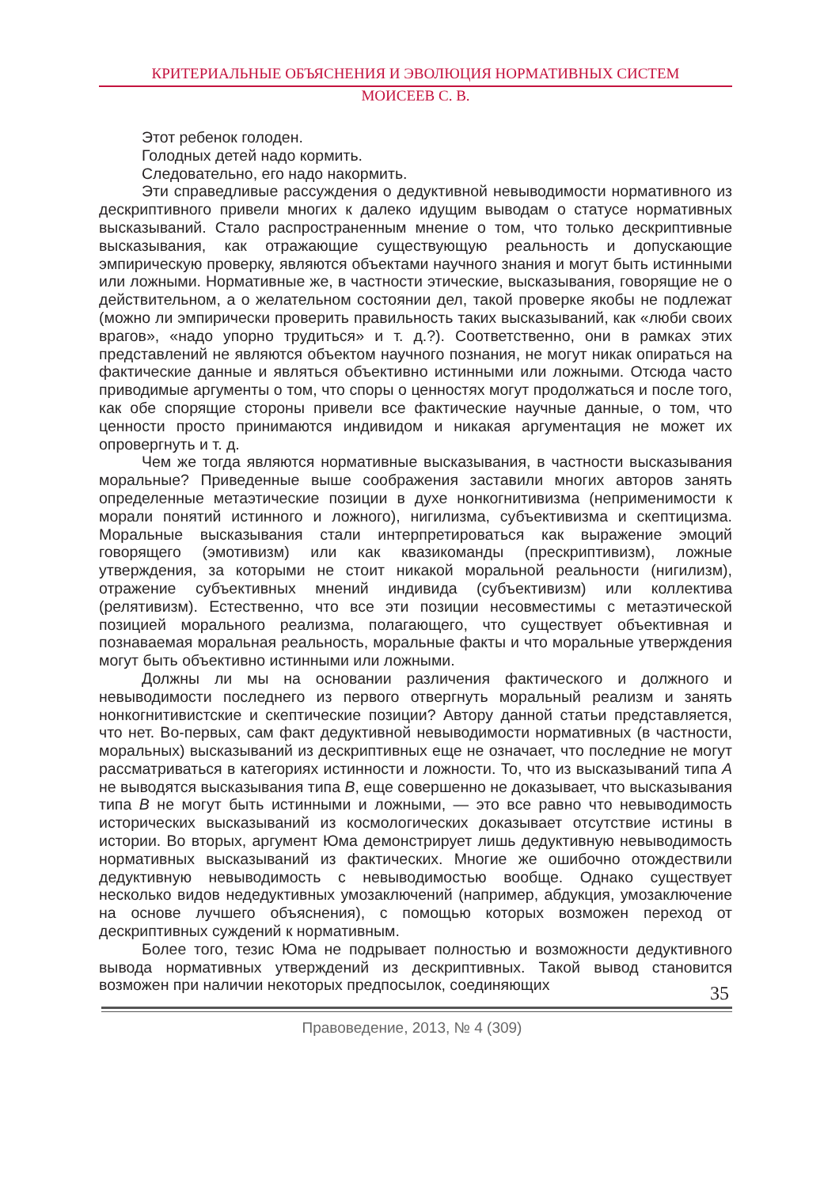КРИТЕРИАЛЬНЫЕ ОБЪЯСНЕНИЯ И ЭВОЛЮЦИЯ НОРМАТИВНЫХ СИСТЕМ
МОИСЕЕВ С. В.
Этот ребенок голоден.
Голодных детей надо кормить.
Следовательно, его надо накормить.
Эти справедливые рассуждения о дедуктивной невыводимости нормативного из дескриптивного привели многих к далеко идущим выводам о статусе нормативных высказываний. Стало распространенным мнение о том, что только дескриптивные высказывания, как отражающие существующую реальность и допускающие эмпирическую проверку, являются объектами научного знания и могут быть истинными или ложными. Нормативные же, в частности этические, высказывания, говорящие не о действительном, а о желательном состоянии дел, такой проверке якобы не подлежат (можно ли эмпирически проверить правильность таких высказываний, как «люби своих врагов», «надо упорно трудиться» и т. д.?). Соответственно, они в рамках этих представлений не являются объектом научного познания, не могут никак опираться на фактические данные и являться объективно истинными или ложными. Отсюда часто приводимые аргументы о том, что споры о ценностях могут продолжаться и после того, как обе спорящие стороны привели все фактические научные данные, о том, что ценности просто принимаются индивидом и никакая аргументация не может их опровергнуть и т. д.
Чем же тогда являются нормативные высказывания, в частности высказывания моральные? Приведенные выше соображения заставили многих авторов занять определенные метаэтические позиции в духе нонкогнитивизма (неприменимости к морали понятий истинного и ложного), нигилизма, субъективизма и скептицизма. Моральные высказывания стали интерпретироваться как выражение эмоций говорящего (эмотивизм) или как квазикоманды (прескриптивизм), ложные утверждения, за которыми не стоит никакой моральной реальности (нигилизм), отражение субъективных мнений индивида (субъективизм) или коллектива (релятивизм). Естественно, что все эти позиции несовместимы с метаэтической позицией морального реализма, полагающего, что существует объективная и познаваемая моральная реальность, моральные факты и что моральные утверждения могут быть объективно истинными или ложными.
Должны ли мы на основании различения фактического и должного и невыводимости последнего из первого отвергнуть моральный реализм и занять нонкогнитивистские и скептические позиции? Автору данной статьи представляется, что нет. Во-первых, сам факт дедуктивной невыводимости нормативных (в частности, моральных) высказываний из дескриптивных еще не означает, что последние не могут рассматриваться в категориях истинности и ложности. То, что из высказываний типа A не выводятся высказывания типа B, еще совершенно не доказывает, что высказывания типа B не могут быть истинными и ложными, — это все равно что невыводимость исторических высказываний из космологических доказывает отсутствие истины в истории. Во вторых, аргумент Юма демонстрирует лишь дедуктивную невыводимость нормативных высказываний из фактических. Многие же ошибочно отождествили дедуктивную невыводимость с невыводимостью вообще. Однако существует несколько видов недедуктивных умозаключений (например, абдукция, умозаключение на основе лучшего объяснения), с помощью которых возможен переход от дескриптивных суждений к нормативным.
Более того, тезис Юма не подрывает полностью и возможности дедуктивного вывода нормативных утверждений из дескриптивных. Такой вывод становится возможен при наличии некоторых предпосылок, соединяющих
35
Правоведение, 2013, № 4 (309)